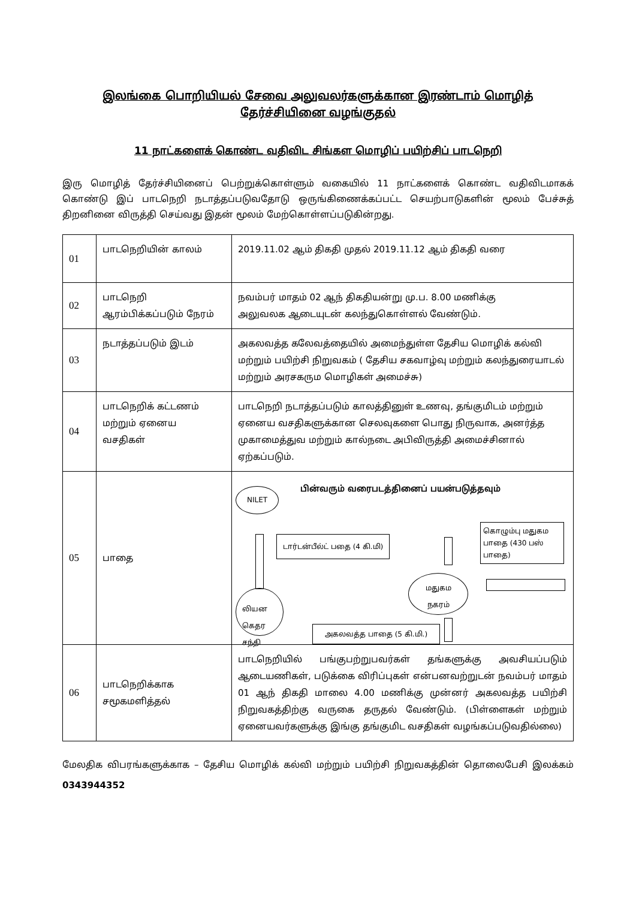இலங்கை பொறியியல் சேவை அலுவலர்களுக்கான இரண்டாம் மொழித் தேர்ச்சியினை வழங்குதல்
11 நாட்களைக் கொண்ட வதிவிட சிங்கள மொழிப் பயிற்சிப் பாடநெறி
இரு மொழித் தேர்ச்சியினைப் பெற்றுக்கொள்ளும் வகையில் 11 நாட்களைக் கொண்ட வதிவிடமாகக் கொண்டு இப் பாடநெறி நடாத்தப்படுவதோடு ஒருங்கிணைக்கப்பட்ட செயற்பாடுகளின் மூலம் பேச்சுத் திறனினை விருத்தி செய்வது இதன் மூலம் மேற்கொள்ளப்படுகின்றது.
| 01 | பாடநெறியின் காலம் | 2019.11.02 ஆம் திகதி முதல் 2019.11.12 ஆம் திகதி வரை |
| 02 | பாடநெறி ஆரம்பிக்கப்படும் நேரம் | நவம்பர் மாதம் 02 ஆந் திகதியன்று மு.ப. 8.00 மணிக்கு அலுவலக ஆடையுடன் கலந்துகொள்ளல் வேண்டும். |
| 03 | நடாத்தப்படும் இடம் | அகலவத்த கலேவத்தையில் அமைந்துள்ள தேசிய மொழிக் கல்வி மற்றும் பயிற்சி நிறுவகம் ( தேசிய சகவாழ்வு மற்றும் கலந்துரையாடல் மற்றும் அரசகரும மொழிகள் அமைச்சு) |
| 04 | பாடநெறிக் கட்டணம் மற்றும் ஏனைய வசதிகள் | பாடநெறி நடாத்தப்படும் காலத்தினுள் உணவு, தங்குமிடம் மற்றும் ஏனைய வசதிகளுக்கான செலவுகளை பொது நிருவாக, அனர்த்த முகாமைத்துவ மற்றும் கால்நடை அபிவிருத்தி அமைச்சினால் ஏற்கப்படும். |
| 05 | பாதை | பின்வரும் வரைபடத்தினைப் பயன்படுத்தவும் NILET டார்டன்பீல்ட் பதை (4 கி.மி) லியன கெதர சந்தி அகலவத்த பாதை (5 கி.மி.) மதுகம நகரம் கொழும்பு மதுகம பாதை (430 பஸ் பாதை) |
| 06 | பாடநெறிக்காக சமூகமளித்தல் | பாடநெறியில் பங்குபற்றுபவர்கள் தங்களுக்கு அவசியப்படும் ஆடையணிகள், படுக்கை விரிப்புகள் என்பனவற்றுடன் நவம்பர் மாதம் 01 ஆந் திகதி மாலை 4.00 மணிக்கு முன்னர் அகலவத்த பயிற்சி நிறுவகத்திற்கு வருகை தருதல் வேண்டும். (பிள்ளைகள் மற்றும் ஏனையவர்களுக்கு இங்கு தங்குமிட வசதிகள் வழங்கப்படுவதில்லை) |
மேலதிக விபரங்களுக்காக – தேசிய மொழிக் கல்வி மற்றும் பயிற்சி நிறுவகத்தின் தொலைபேசி இலக்கம் 0343944352